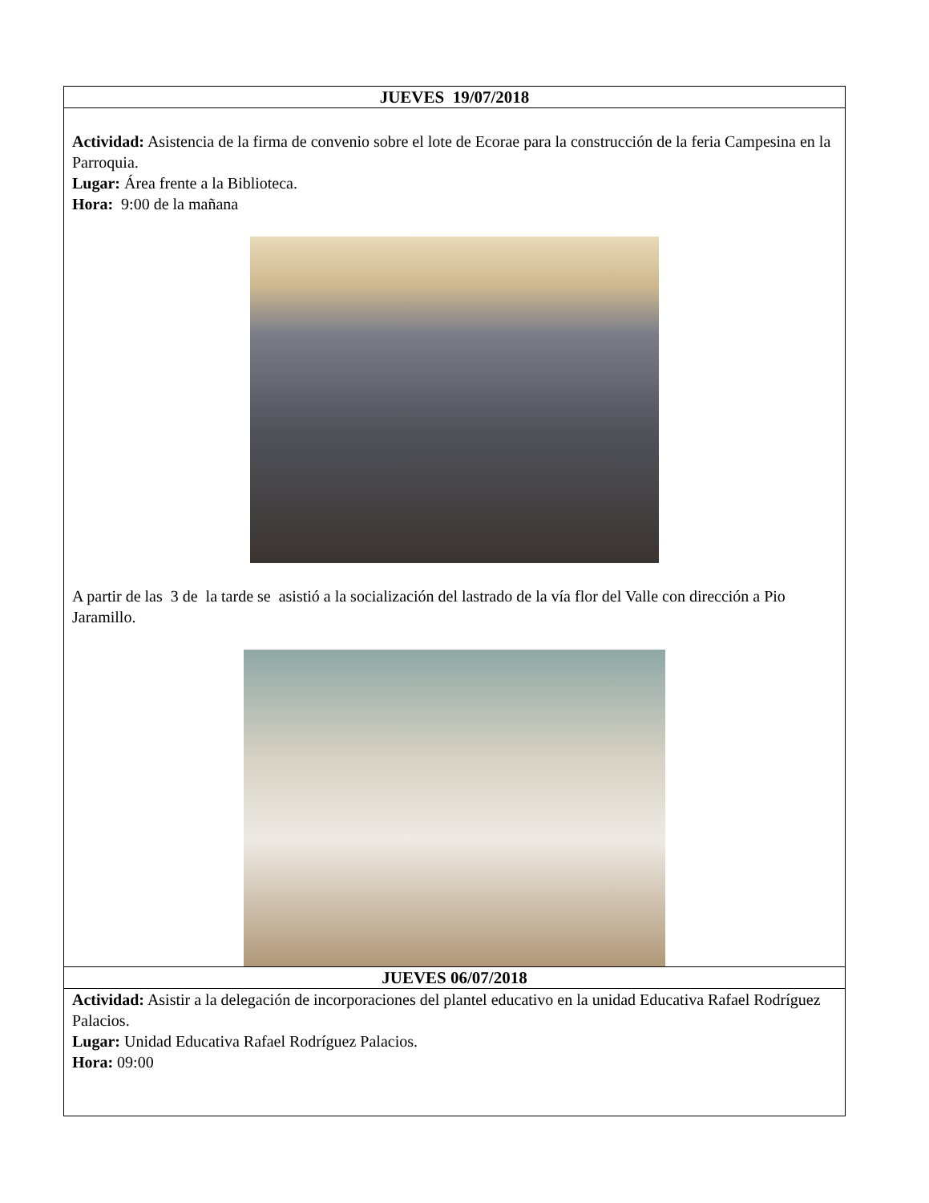| JUEVES 19/07/2018 |
| --- |
| Actividad: Asistencia de la firma de convenio sobre el lote de Ecorae para la construcción de la feria Campesina en la Parroquia. Lugar: Área frente a la Biblioteca. Hora: 9:00 de la mañana A partir de las 3 de la tarde se asistió a la socialización del lastrado de la vía flor del Valle con dirección a Pio Jaramillo. |
| JUEVES 06/07/2018 |
| Actividad: Asistir a la delegación de incorporaciones del plantel educativo en la unidad Educativa Rafael Rodríguez Palacios. Lugar: Unidad Educativa Rafael Rodríguez Palacios. Hora: 09:00 |